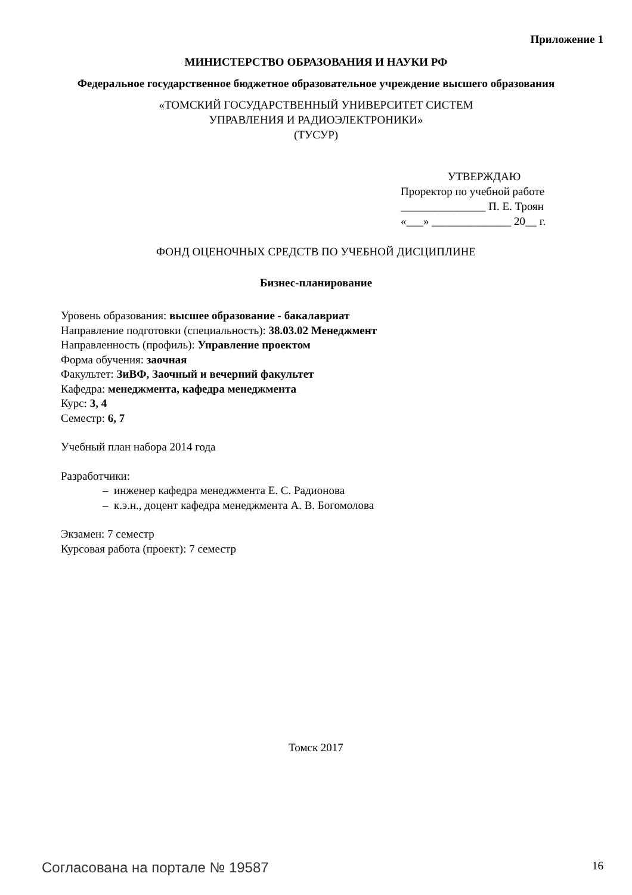Приложение 1
МИНИСТЕРСТВО ОБРАЗОВАНИЯ И НАУКИ РФ
Федеральное государственное бюджетное образовательное учреждение высшего образования
«ТОМСКИЙ ГОСУДАРСТВЕННЫЙ УНИВЕРСИТЕТ СИСТЕМ
УПРАВЛЕНИЯ И РАДИОЭЛЕКТРОНИКИ»
(ТУСУР)
УТВЕРЖДАЮ
Проректор по учебной работе
_______________ П. Е. Троян
«___» ______________ 20__ г.
ФОНД ОЦЕНОЧНЫХ СРЕДСТВ ПО УЧЕБНОЙ ДИСЦИПЛИНЕ
Бизнес-планирование
Уровень образования: высшее образование - бакалавриат
Направление подготовки (специальность): 38.03.02 Менеджмент
Направленность (профиль): Управление проектом
Форма обучения: заочная
Факультет: ЗиВФ, Заочный и вечерний факультет
Кафедра: менеджмента, кафедра менеджмента
Курс: 3, 4
Семестр: 6, 7
Учебный план набора 2014 года
Разработчики:
– инженер кафедра менеджмента Е. С. Радионова
– к.э.н., доцент кафедра менеджмента А. В. Богомолова
Экзамен: 7 семестр
Курсовая работа (проект): 7 семестр
Томск 2017
Согласована на портале № 19587 16